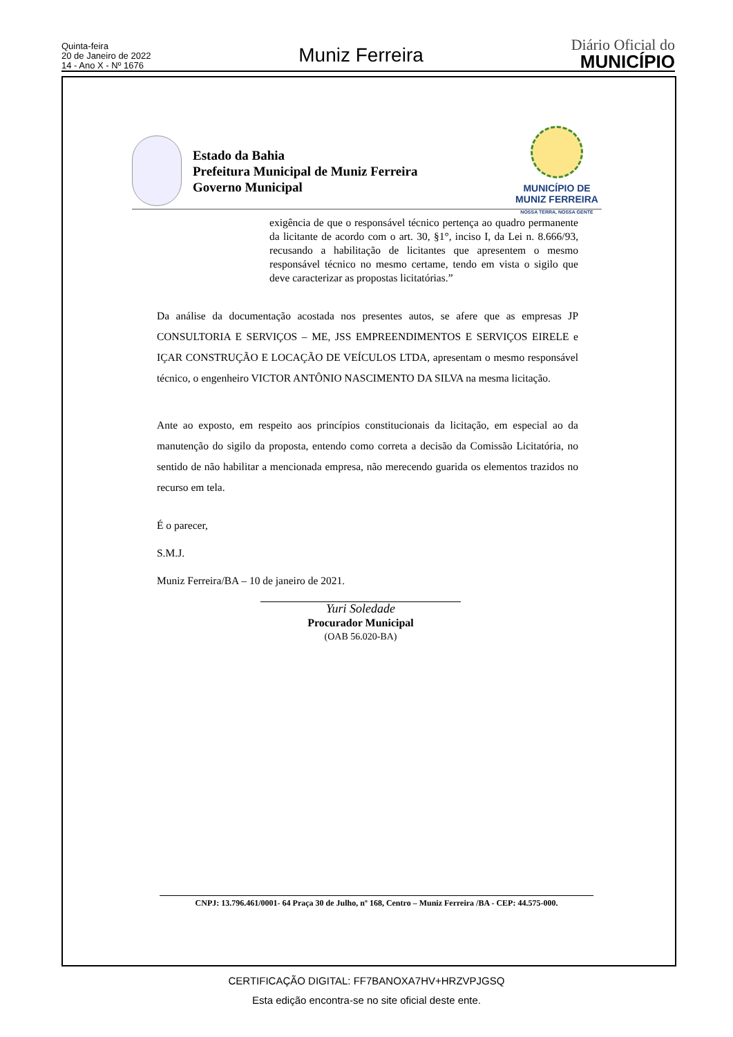Quinta-feira
20 de Janeiro de 2022
14 - Ano X - Nº 1676
Muniz Ferreira
Diário Oficial do
MUNICÍPIO
Estado da Bahia
Prefeitura Municipal de Muniz Ferreira
Governo Municipal
MUNICÍPIO DE
MUNIZ FERREIRA
NOSSA TERRA, NOSSA GENTE
exigência de que o responsável técnico pertença ao quadro permanente da licitante de acordo com o art. 30, §1°, inciso I, da Lei n. 8.666/93, recusando a habilitação de licitantes que apresentem o mesmo responsável técnico no mesmo certame, tendo em vista o sigilo que deve caracterizar as propostas licitatórias.”
Da análise da documentação acostada nos presentes autos, se afere que as empresas JP CONSULTORIA E SERVIÇOS – ME, JSS EMPREENDIMENTOS E SERVIÇOS EIRELE e IÇAR CONSTRUÇÃO E LOCAÇÃO DE VEÍCULOS LTDA, apresentam o mesmo responsável técnico, o engenheiro VICTOR ANTÔNIO NASCIMENTO DA SILVA na mesma licitação.
Ante ao exposto, em respeito aos princípios constitucionais da licitação, em especial ao da manutenção do sigilo da proposta, entendo como correta a decisão da Comissão Licitatória, no sentido de não habilitar a mencionada empresa, não merecendo guarida os elementos trazidos no recurso em tela.
É o parecer,
S.M.J.
Muniz Ferreira/BA – 10 de janeiro de 2021.
Yuri Soledade
Procurador Municipal
(OAB 56.020-BA)
CNPJ: 13.796.461/0001- 64 Praça 30 de Julho, nº 168, Centro – Muniz Ferreira /BA - CEP: 44.575-000.
CERTIFICAÇÃO DIGITAL: FF7BANOXA7HV+HRZVPJGSQ
Esta edição encontra-se no site oficial deste ente.